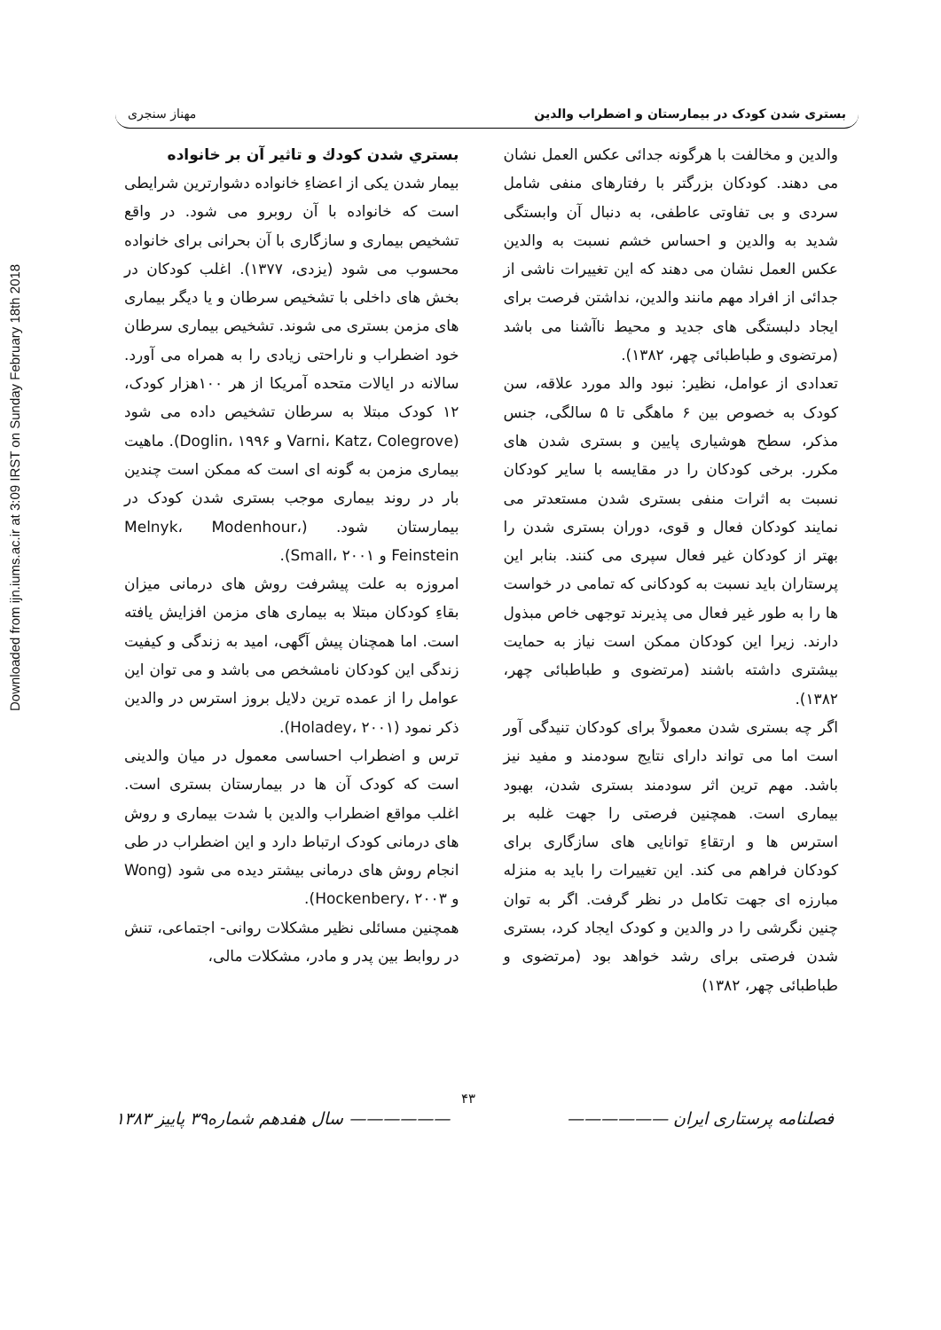Downloaded from ijn.iums.ac.ir at 3:09 IRST on Sunday February 18th 2018
بستری شدن کودک در بیمارستان و اضطراب والدین مهناز سنجری
والدین و مخالفت با هرگونه جدائی عکس العمل نشان می دهند. کودکان بزرگتر با رفتارهای منفی شامل سردی و بی تفاوتی عاطفی، به دنبال آن وابستگی شدید به والدین و احساس خشم نسبت به والدین عکس العمل نشان می دهند که این تغییرات ناشی از جدائی از افراد مهم مانند والدین، نداشتن فرصت برای ایجاد دلبستگی های جدید و محیط ناآشنا می باشد (مرتضوی و طباطبائی چهر، ۱۳۸۲).
تعدادی از عوامل، نظیر: نبود والد مورد علاقه، سن کودک به خصوص بین ۶ ماهگی تا ۵ سالگی، جنس مذکر، سطح هوشیاری پایین و بستری شدن های مکرر. برخی کودکان را در مقایسه با سایر کودکان نسبت به اثرات منفی بستری شدن مستعدتر می نمایند کودکان فعال و قوی، دوران بستری شدن را بهتر از کودکان غیر فعال سپری می کنند. بنابر این پرستاران باید نسبت به کودکانی که تمامی در خواست ها را به طور غیر فعال می پذیرند توجهی خاص مبذول دارند. زیرا این کودکان ممکن است نیاز به حمایت بیشتری داشته باشند (مرتضوی و طباطبائی چهر، ۱۳۸۲).
اگر چه بستری شدن معمولاً برای کودکان تنیدگی آور است اما می تواند دارای نتایج سودمند و مفید نیز باشد. مهم ترین اثر سودمند بستری شدن، بهبود بیماری است. همچنین فرصتی را جهت غلبه بر استرس ها و ارتقاءِ توانایی های سازگاری برای کودکان فراهم می کند. این تغییرات را باید به منزله مبارزه ای جهت تکامل در نظر گرفت. اگر به توان چنین نگرشی را در والدین و کودک ایجاد کرد، بستری شدن فرصتی برای رشد خواهد بود (مرتضوی و طباطبائی چهر، ۱۳۸۲)
بستري شدن كودك و تاثير آن بر خانواده
بیمار شدن یکی از اعضاءِ خانواده دشوارترین شرایطی است که خانواده با آن روبرو می شود. در واقع تشخیص بیماری و سازگاری با آن بحرانی برای خانواده محسوب می شود (یزدی، ۱۳۷۷). اغلب کودکان در بخش های داخلی با تشخیص سرطان و یا دیگر بیماری های مزمن بستری می شوند. تشخیص بیماری سرطان خود اضطراب و ناراحتی زیادی را به همراه می آورد. سالانه در ایالات متحده آمریکا از هر ۱۰۰هزار کودک، ۱۲ کودک مبتلا به سرطان تشخیص داده می شود (Varni، Katz، Colegrove و Doglin، ۱۹۹۶). ماهیت بیماری مزمن به گونه ای است که ممکن است چندین بار در روند بیماری موجب بستری شدن کودک در بیمارستان شود. (Melnyk، Modenhour، Feinstein و Small، ۲۰۰۱).
امروزه به علت پیشرفت روش های درمانی میزان بقاءِ کودکان مبتلا به بیماری های مزمن افزایش یافته است. اما همچنان پیش آگهی، امید به زندگی و کیفیت زندگی این کودکان نامشخص می باشد و می توان این عوامل را از عمده ترین دلایل بروز استرس در والدین ذکر نمود (Holadey، ۲۰۰۱).
ترس و اضطراب احساسی معمول در میان والدینی است که کودک آن ها در بیمارستان بستری است. اغلب مواقع اضطراب والدین با شدت بیماری و روش های درمانی کودک ارتباط دارد و این اضطراب در طی انجام روش های درمانی بیشتر دیده می شود (Wong و Hockenbery، ۲۰۰۳).
همچنین مسائلی نظیر مشکلات روانی- اجتماعی، تنش در روابط بین پدر و مادر، مشکلات مالی،
۴۳
فصلنامه پرستاری ایران —————— —————— سال هفدهم شماره۳۹ پاییز ۱۳۸۳